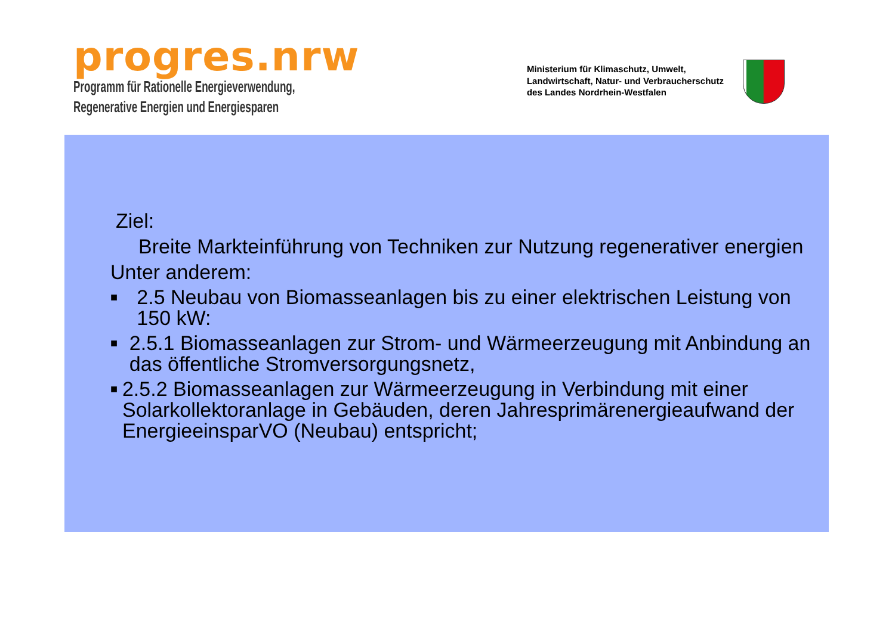progres.nrw
Programm für Rationelle Energieverwendung,
Regenerative Energien und Energiesparen
Ministerium für Klimaschutz, Umwelt,
Landwirtschaft, Natur- und Verbraucherschutz
des Landes Nordrhein-Westfalen
Ziel:
Breite Markteinführung von Techniken zur Nutzung regenerativer energien
Unter anderem:
■ 2.5 Neubau von Biomasseanlagen bis zu einer elektrischen Leistung von 150 kW:
■ 2.5.1 Biomasseanlagen zur Strom- und Wärmeerzeugung mit Anbindung an das öffentliche Stromversorgungsnetz,
■ 2.5.2 Biomasseanlagen zur Wärmeerzeugung in Verbindung mit einer Solarkollektoranlage in Gebäuden, deren Jahresprimärenergieaufwand der EnergieeinsparVO (Neubau) entspricht;